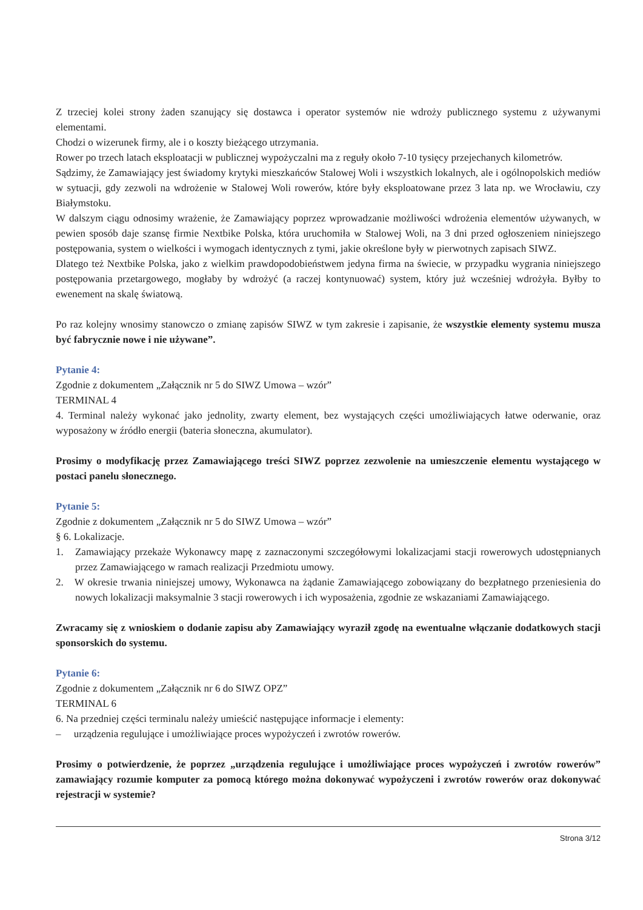Z trzeciej kolei strony żaden szanujący się dostawca i operator systemów nie wdroży publicznego systemu z używanymi elementami.
Chodzi o wizerunek firmy, ale i o koszty bieżącego utrzymania.
Rower po trzech latach eksploatacji w publicznej wypożyczalni ma z reguły około 7-10 tysięcy przejechanych kilometrów.
Sądzimy, że Zamawiający jest świadomy krytyki mieszkańców Stalowej Woli i wszystkich lokalnych, ale i ogólnopolskich mediów w sytuacji, gdy zezwoli na wdrożenie w Stalowej Woli rowerów, które były eksploatowane przez 3 lata np. we Wrocławiu, czy Białymstoku.
W dalszym ciągu odnosimy wrażenie, że Zamawiający poprzez wprowadzanie możliwości wdrożenia elementów używanych, w pewien sposób daje szansę firmie Nextbike Polska, która uruchomiła w Stalowej Woli, na 3 dni przed ogłoszeniem niniejszego postępowania, system o wielkości i wymogach identycznych z tymi, jakie określone były w pierwotnych zapisach SIWZ.
Dlatego też Nextbike Polska, jako z wielkim prawdopodobieństwem jedyna firma na świecie, w przypadku wygrania niniejszego postępowania przetargowego, mogłaby by wdrożyć (a raczej kontynuować) system, który już wcześniej wdrożyła. Byłby to ewenement na skalę światową.
Po raz kolejny wnosimy stanowczo o zmianę zapisów SIWZ w tym zakresie i zapisanie, że wszystkie elementy systemu musza być fabrycznie nowe i nie używane”.
Pytanie 4:
Zgodnie z dokumentem „Załącznik nr 5 do SIWZ Umowa – wzór”
TERMINAL 4
4. Terminal należy wykonać jako jednolity, zwarty element, bez wystających części umożliwiających łatwe oderwanie, oraz wyposażony w źródło energii (bateria słoneczna, akumulator).
Prosimy o modyfikację przez Zamawiającego treści SIWZ poprzez zezwolenie na umieszczenie elementu wystającego w postaci panelu słonecznego.
Pytanie 5:
Zgodnie z dokumentem „Załącznik nr 5 do SIWZ Umowa – wzór”
§ 6. Lokalizacje.
1. Zamawiający przekaże Wykonawcy mapę z zaznaczonymi szczegółowymi lokalizacjami stacji rowerowych udostępnianych przez Zamawiającego w ramach realizacji Przedmiotu umowy.
2. W okresie trwania niniejszej umowy, Wykonawca na żądanie Zamawiającego zobowiązany do bezpłatnego przeniesienia do nowych lokalizacji maksymalnie 3 stacji rowerowych i ich wyposażenia, zgodnie ze wskazaniami Zamawiającego.
Zwracamy się z wnioskiem o dodanie zapisu aby Zamawiający wyraził zgodę na ewentualne włączanie dodatkowych stacji sponsorskich do systemu.
Pytanie 6:
Zgodnie z dokumentem „Załącznik nr 6 do SIWZ OPZ”
TERMINAL 6
6. Na przedniej części terminalu należy umieścić następujące informacje i elementy:
– urządzenia regulujące i umożliwiające proces wypożyczeń i zwrotów rowerów.
Prosimy o potwierdzenie, że poprzez „urządzenia regulujące i umożliwiające proces wypożyczeń i zwrotów rowerów” zamawiający rozumie komputer za pomocą którego można dokonywać wypożyczeni i zwrotów rowerów oraz dokonywać rejestracji w systemie?
Strona 3/12